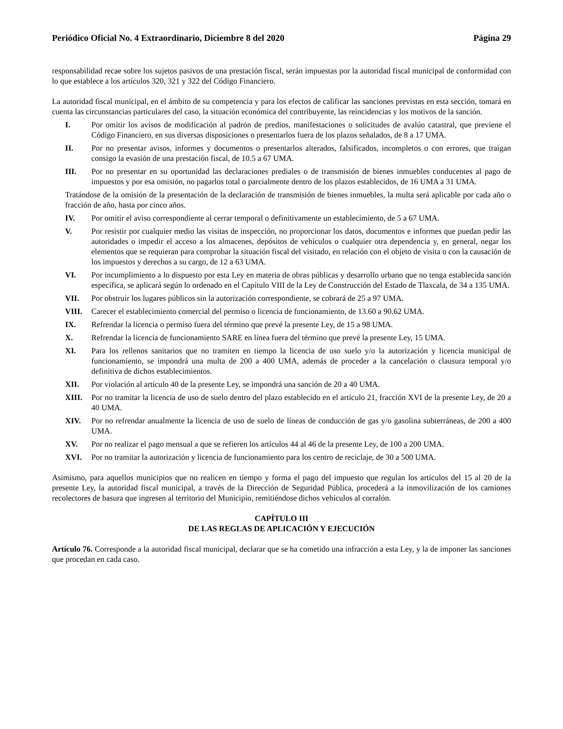Periódico Oficial No. 4 Extraordinario, Diciembre 8 del 2020 Página 29
responsabilidad recae sobre los sujetos pasivos de una prestación fiscal, serán impuestas por la autoridad fiscal municipal de conformidad con lo que establece a los artículos 320, 321 y 322 del Código Financiero.
La autoridad fiscal municipal, en el ámbito de su competencia y para los efectos de calificar las sanciones previstas en esta sección, tomará en cuenta las circunstancias particulares del caso, la situación económica del contribuyente, las reincidencias y los motivos de la sanción.
I. Por omitir los avisos de modificación al padrón de predios, manifestaciones o solicitudes de avalúo catastral, que previene el Código Financiero, en sus diversas disposiciones o presentarlos fuera de los plazos señalados, de 8 a 17 UMA.
II. Por no presentar avisos, informes y documentos o presentarlos alterados, falsificados, incompletos o con errores, que traigan consigo la evasión de una prestación fiscal, de 10.5 a 67 UMA.
III. Por no presentar en su oportunidad las declaraciones prediales o de transmisión de bienes inmuebles conducentes al pago de impuestos y por esa omisión, no pagarlos total o parcialmente dentro de los plazos establecidos, de 16 UMA a 31 UMA.
Tratándose de la omisión de la presentación de la declaración de transmisión de bienes inmuebles, la multa será aplicable por cada año o fracción de año, hasta por cinco años.
IV. Por omitir el aviso correspondiente al cerrar temporal o definitivamente un establecimiento, de 5 a 67 UMA.
V. Por resistir por cualquier medio las visitas de inspección, no proporcionar los datos, documentos e informes que puedan pedir las autoridades o impedir el acceso a los almacenes, depósitos de vehículos o cualquier otra dependencia y, en general, negar los elementos que se requieran para comprobar la situación fiscal del visitado, en relación con el objeto de visita o con la causación de los impuestos y derechos a su cargo, de 12 a 63 UMA.
VI. Por incumplimiento a lo dispuesto por esta Ley en materia de obras públicas y desarrollo urbano que no tenga establecida sanción específica, se aplicará según lo ordenado en el Capítulo VIII de la Ley de Construcción del Estado de Tlaxcala, de 34 a 135 UMA.
VII. Por obstruir los lugares públicos sin la autorización correspondiente, se cobrará de 25 a 97 UMA.
VIII. Carecer el establecimiento comercial del permiso o licencia de funcionamiento, de 13.60 a 90.62 UMA.
IX. Refrendar la licencia o permiso fuera del término que prevé la presente Ley, de 15 a 98 UMA.
X. Refrendar la licencia de funcionamiento SARE en línea fuera del término que prevé la presente Ley, 15 UMA.
XI. Para los rellenos sanitarios que no tramiten en tiempo la licencia de uso suelo y/o la autorización y licencia municipal de funcionamiento, se impondrá una multa de 200 a 400 UMA, además de proceder a la cancelación o clausura temporal y/o definitiva de dichos establecimientos.
XII. Por violación al artículo 40 de la presente Ley, se impondrá una sanción de 20 a 40 UMA.
XIII. Por no tramitar la licencia de uso de suelo dentro del plazo establecido en el artículo 21, fracción XVI de la presente Ley, de 20 a 40 UMA.
XIV. Por no refrendar anualmente la licencia de uso de suelo de líneas de conducción de gas y/o gasolina subterráneas, de 200 a 400 UMA.
XV. Por no realizar el pago mensual a que se refieren los artículos 44 al 46 de la presente Ley, de 100 a 200 UMA.
XVI. Por no tramitar la autorización y licencia de funcionamiento para los centro de reciclaje, de 30 a 500 UMA.
Asimismo, para aquellos municipios que no realicen en tiempo y forma el pago del impuesto que regulan los artículos del 15 al 20 de la presente Ley, la autoridad fiscal municipal, a través de la Dirección de Seguridad Pública, procederá a la inmovilización de los camiones recolectores de basura que ingresen al territorio del Municipio, remitiéndose dichos vehículos al corralón.
CAPÍTULO III
DE LAS REGLAS DE APLICACIÓN Y EJECUCIÓN
Artículo 76. Corresponde a la autoridad fiscal municipal, declarar que se ha cometido una infracción a esta Ley, y la de imponer las sanciones que procedan en cada caso.